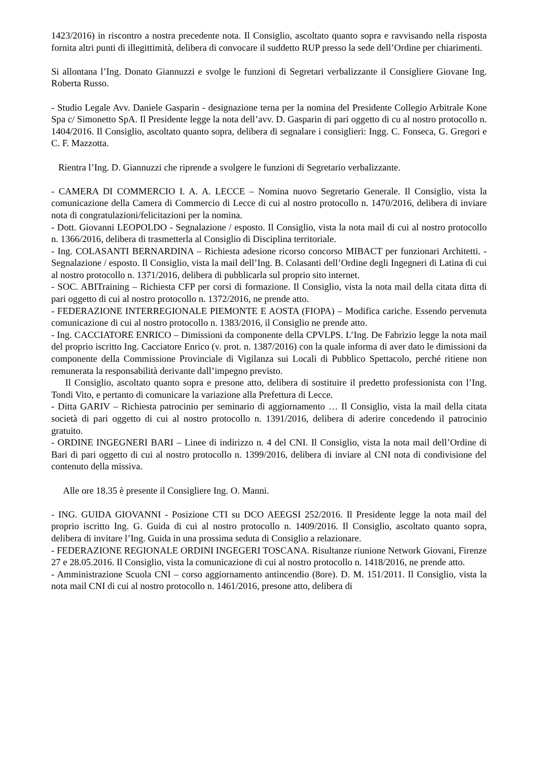1423/2016) in riscontro a nostra precedente nota. Il Consiglio, ascoltato quanto sopra e ravvisando nella risposta fornita altri punti di illegittimità, delibera di convocare il suddetto RUP presso la sede dell’Ordine per chiarimenti.
Si allontana l’Ing. Donato Giannuzzi e svolge le funzioni di Segretari verbalizzante il Consigliere Giovane Ing. Roberta Russo.
- Studio Legale Avv. Daniele Gasparin - designazione terna per la nomina del Presidente Collegio Arbitrale Kone Spa c/ Simonetto SpA. Il Presidente legge la nota dell’avv. D. Gasparin di pari oggetto di cu al nostro protocollo n. 1404/2016. Il Consiglio, ascoltato quanto sopra, delibera di segnalare i consiglieri: Ingg. C. Fonseca, G. Gregori e C. F. Mazzotta.
Rientra l’Ing. D. Giannuzzi che riprende a svolgere le funzioni di Segretario verbalizzante.
- CAMERA DI COMMERCIO I. A. A. LECCE – Nomina nuovo Segretario Generale. Il Consiglio, vista la comunicazione della Camera di Commercio di Lecce di cui al nostro protocollo n. 1470/2016, delibera di inviare nota di congratulazioni/felicitazioni per la nomina.
- Dott. Giovanni LEOPOLDO - Segnalazione / esposto. Il Consiglio, vista la nota mail di cui al nostro protocollo n. 1366/2016, delibera di trasmetterla al Consiglio di Disciplina territoriale.
- Ing. COLASANTI BERNARDINA – Richiesta adesione ricorso concorso MIBACT per funzionari Architetti. - Segnalazione / esposto. Il Consiglio, vista la mail dell’Ing. B. Colasanti dell’Ordine degli Ingegneri di Latina di cui al nostro protocollo n. 1371/2016, delibera di pubblicarla sul proprio sito internet.
- SOC. ABITraining – Richiesta CFP per corsi di formazione. Il Consiglio, vista la nota mail della citata ditta di pari oggetto di cui al nostro protocollo n. 1372/2016, ne prende atto.
- FEDERAZIONE INTERREGIONALE PIEMONTE E AOSTA (FIOPA) – Modifica cariche. Essendo pervenuta comunicazione di cui al nostro protocollo n. 1383/2016, il Consiglio ne prende atto.
- Ing. CACCIATORE ENRICO – Dimissioni da componente della CPVLPS. L’Ing. De Fabrizio legge la nota mail del proprio iscritto Ing. Cacciatore Enrico (v. prot. n. 1387/2016) con la quale informa di aver dato le dimissioni da componente della Commissione Provinciale di Vigilanza sui Locali di Pubblico Spettacolo, perché ritiene non remunerata la responsabilità derivante dall’impegno previsto.
Il Consiglio, ascoltato quanto sopra e presone atto, delibera di sostituire il predetto professionista con l’Ing. Tondi Vito, e pertanto di comunicare la variazione alla Prefettura di Lecce.
- Ditta GARIV – Richiesta patrocinio per seminario di aggiornamento … Il Consiglio, vista la mail della citata società di pari oggetto di cui al nostro protocollo n. 1391/2016, delibera di aderire concedendo il patrocinio gratuito.
- ORDINE INGEGNERI BARI – Linee di indirizzo n. 4 del CNI. Il Consiglio, vista la nota mail dell’Ordine di Bari di pari oggetto di cui al nostro protocollo n. 1399/2016, delibera di inviare al CNI nota di condivisione del contenuto della missiva.
Alle ore 18.35 è presente il Consigliere Ing. O. Manni.
- ING. GUIDA GIOVANNI - Posizione CTI su DCO AEEGSI 252/2016. Il Presidente legge la nota mail del proprio iscritto Ing. G. Guida di cui al nostro protocollo n. 1409/2016. Il Consiglio, ascoltato quanto sopra, delibera di invitare l’Ing. Guida in una prossima seduta di Consiglio a relazionare.
- FEDERAZIONE REGIONALE ORDINI INGEGERI TOSCANA. Risultanze riunione Network Giovani, Firenze 27 e 28.05.2016. Il Consiglio, vista la comunicazione di cui al nostro protocollo n. 1418/2016, ne prende atto.
- Amministrazione Scuola CNI – corso aggiornamento antincendio (8ore). D. M. 151/2011. Il Consiglio, vista la nota mail CNI di cui al nostro protocollo n. 1461/2016, presone atto, delibera di